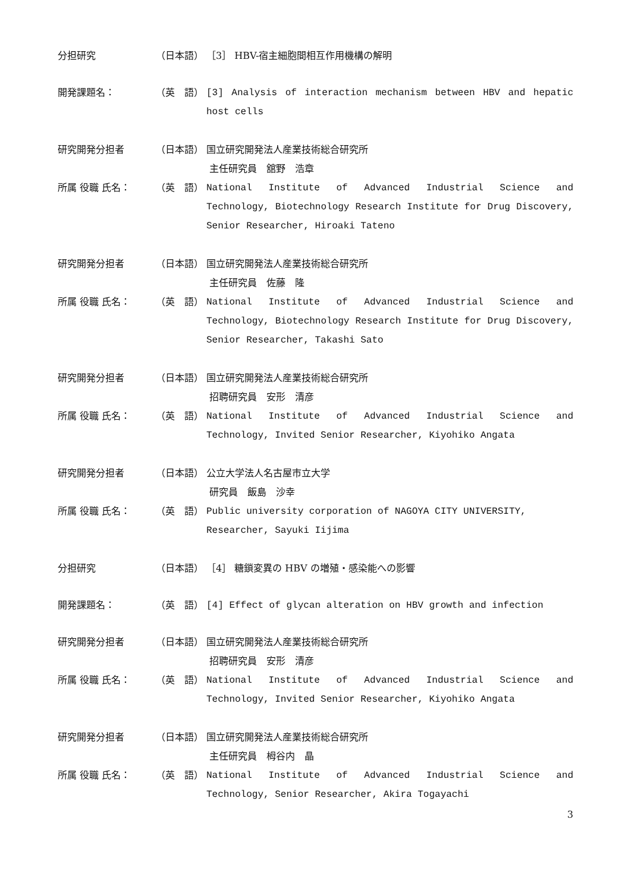分担研究 （日本語） ［3］ HBV-宿主細胞間相互作用機構の解明
開発課題名： （英　語） [3] Analysis of interaction mechanism between HBV and hepatic host cells
研究開発分担者 （日本語） 国立研究開発法人産業技術総合研究所
主任研究員　舘野　浩章
所属 役職 氏名： （英　語） National Institute of Advanced Industrial Science and Technology, Biotechnology Research Institute for Drug Discovery, Senior Researcher, Hiroaki Tateno
研究開発分担者 （日本語） 国立研究開発法人産業技術総合研究所
主任研究員　佐藤　隆
所属 役職 氏名： （英　語） National Institute of Advanced Industrial Science and Technology, Biotechnology Research Institute for Drug Discovery, Senior Researcher, Takashi Sato
研究開発分担者 （日本語） 国立研究開発法人産業技術総合研究所
招聘研究員　安形　清彦
所属 役職 氏名： （英　語） National Institute of Advanced Industrial Science and Technology, Invited Senior Researcher, Kiyohiko Angata
研究開発分担者 （日本語） 公立大学法人名古屋市立大学
研究員　飯島　沙幸
所属 役職 氏名： （英　語） Public university corporation of NAGOYA CITY UNIVERSITY,
Researcher, Sayuki Iijima
分担研究 （日本語） ［4］ 糖鎖変異の HBV の増殖・感染能への影響
開発課題名： （英　語） [4] Effect of glycan alteration on HBV growth and infection
研究開発分担者 （日本語） 国立研究開発法人産業技術総合研究所
招聘研究員　安形　清彦
所属 役職 氏名： （英　語） National Institute of Advanced Industrial Science and Technology, Invited Senior Researcher, Kiyohiko Angata
研究開発分担者 （日本語） 国立研究開発法人産業技術総合研究所
主任研究員　栂谷内　晶
所属 役職 氏名： （英　語） National Institute of Advanced Industrial Science and Technology, Senior Researcher, Akira Togayachi
3